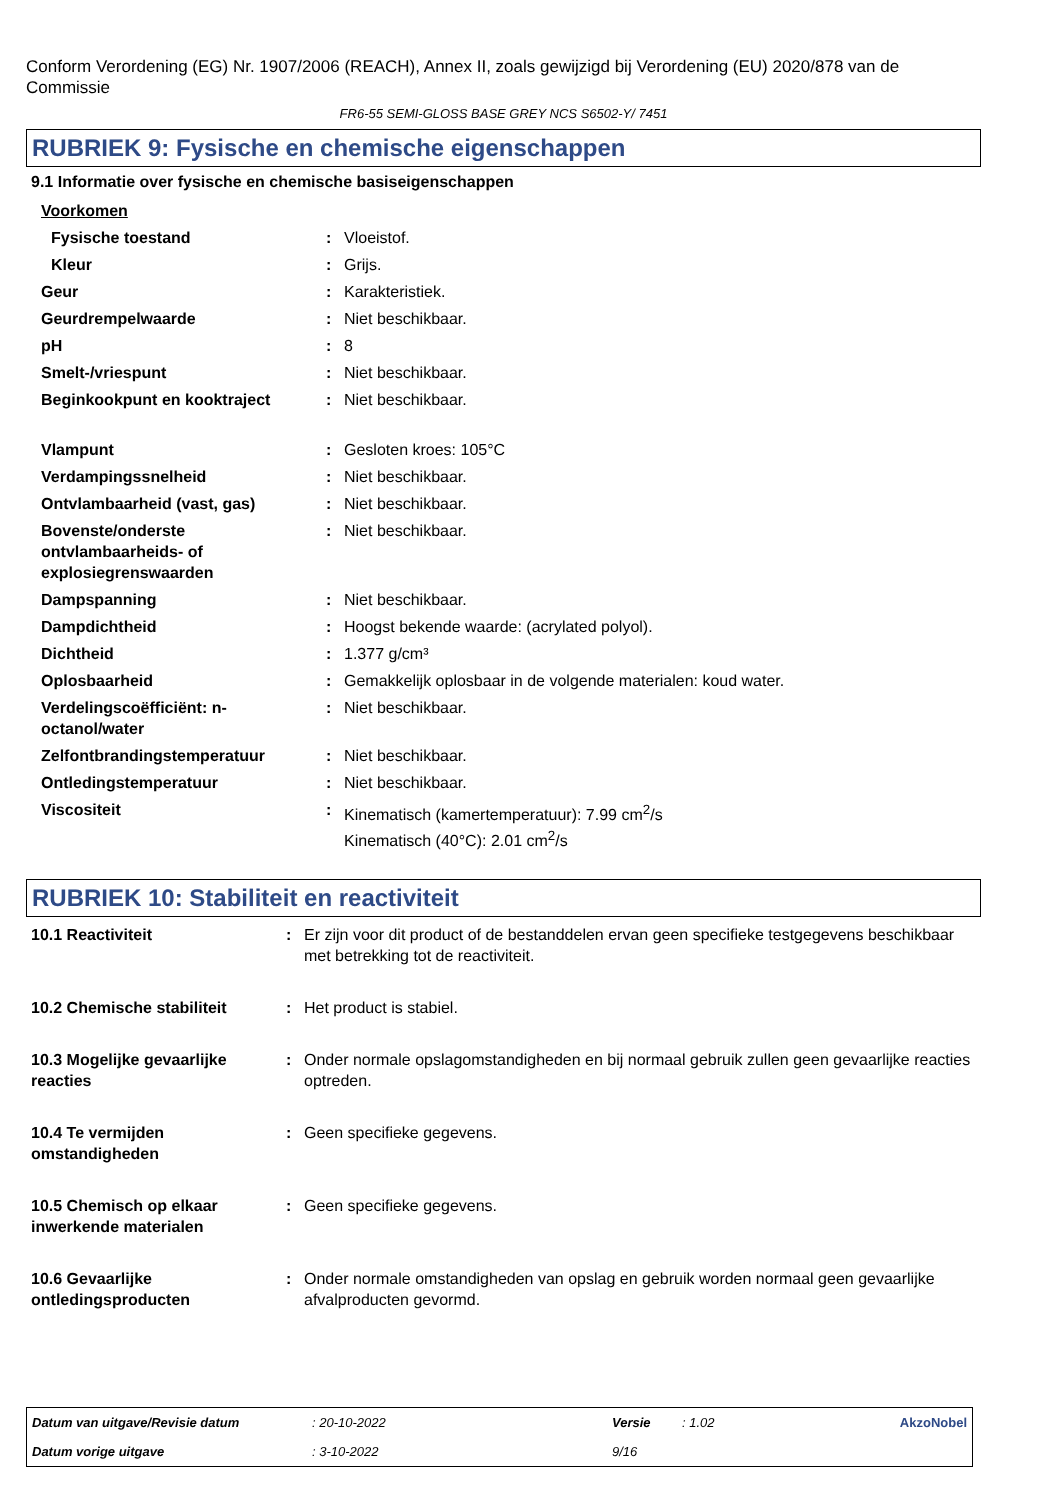Conform Verordening (EG) Nr. 1907/2006 (REACH), Annex II, zoals gewijzigd bij Verordening (EU) 2020/878 van de Commissie
FR6-55 SEMI-GLOSS BASE GREY NCS S6502-Y/ 7451
RUBRIEK 9: Fysische en chemische eigenschappen
9.1 Informatie over fysische en chemische basiseigenschappen
| Voorkomen | | |
| Fysische toestand | : | Vloeistof. |
| Kleur | : | Grijs. |
| Geur | : | Karakteristiek. |
| Geurdrempelwaarde | : | Niet beschikbaar. |
| pH | : | 8 |
| Smelt-/vriespunt | : | Niet beschikbaar. |
| Beginkookpunt en kooktraject | : | Niet beschikbaar. |
| Vlampunt | : | Gesloten kroes: 105°C |
| Verdampingssnelheid | : | Niet beschikbaar. |
| Ontvlambaarheid (vast, gas) | : | Niet beschikbaar. |
| Bovenste/onderste ontvlambaarheids- of explosiegrenswaarden | : | Niet beschikbaar. |
| Dampspanning | : | Niet beschikbaar. |
| Dampdichtheid | : | Hoogst bekende waarde: (acrylated polyol). |
| Dichtheid | : | 1.377 g/cm³ |
| Oplosbaarheid | : | Gemakkelijk oplosbaar in de volgende materialen: koud water. |
| Verdelingscoëfficiënt: n-octanol/water | : | Niet beschikbaar. |
| Zelfontbrandingstemperatuur | : | Niet beschikbaar. |
| Ontledingstemperatuur | : | Niet beschikbaar. |
| Viscositeit | : | Kinematisch (kamertemperatuur): 7.99 cm<sup>2</sup>/s Kinematisch (40°C): 2.01 cm<sup>2</sup>/s |
RUBRIEK 10: Stabiliteit en reactiviteit
| 10.1 Reactiviteit | : | Er zijn voor dit product of de bestanddelen ervan geen specifieke testgegevens beschikbaar met betrekking tot de reactiviteit. |
| 10.2 Chemische stabiliteit | : | Het product is stabiel. |
| 10.3 Mogelijke gevaarlijke reacties | : | Onder normale opslagomstandigheden en bij normaal gebruik zullen geen gevaarlijke reacties optreden. |
| 10.4 Te vermijden omstandigheden | : | Geen specifieke gegevens. |
| 10.5 Chemisch op elkaar inwerkende materialen | : | Geen specifieke gegevens. |
| 10.6 Gevaarlijke ontledingsproducten | : | Onder normale omstandigheden van opslag en gebruik worden normaal geen gevaarlijke afvalproducten gevormd. |
| Datum van uitgave/Revisie datum | : 20-10-2022 | Versie | : 1.02 | AkzoNobel |
| Datum vorige uitgave | : 3-10-2022 | 9/16 | | |